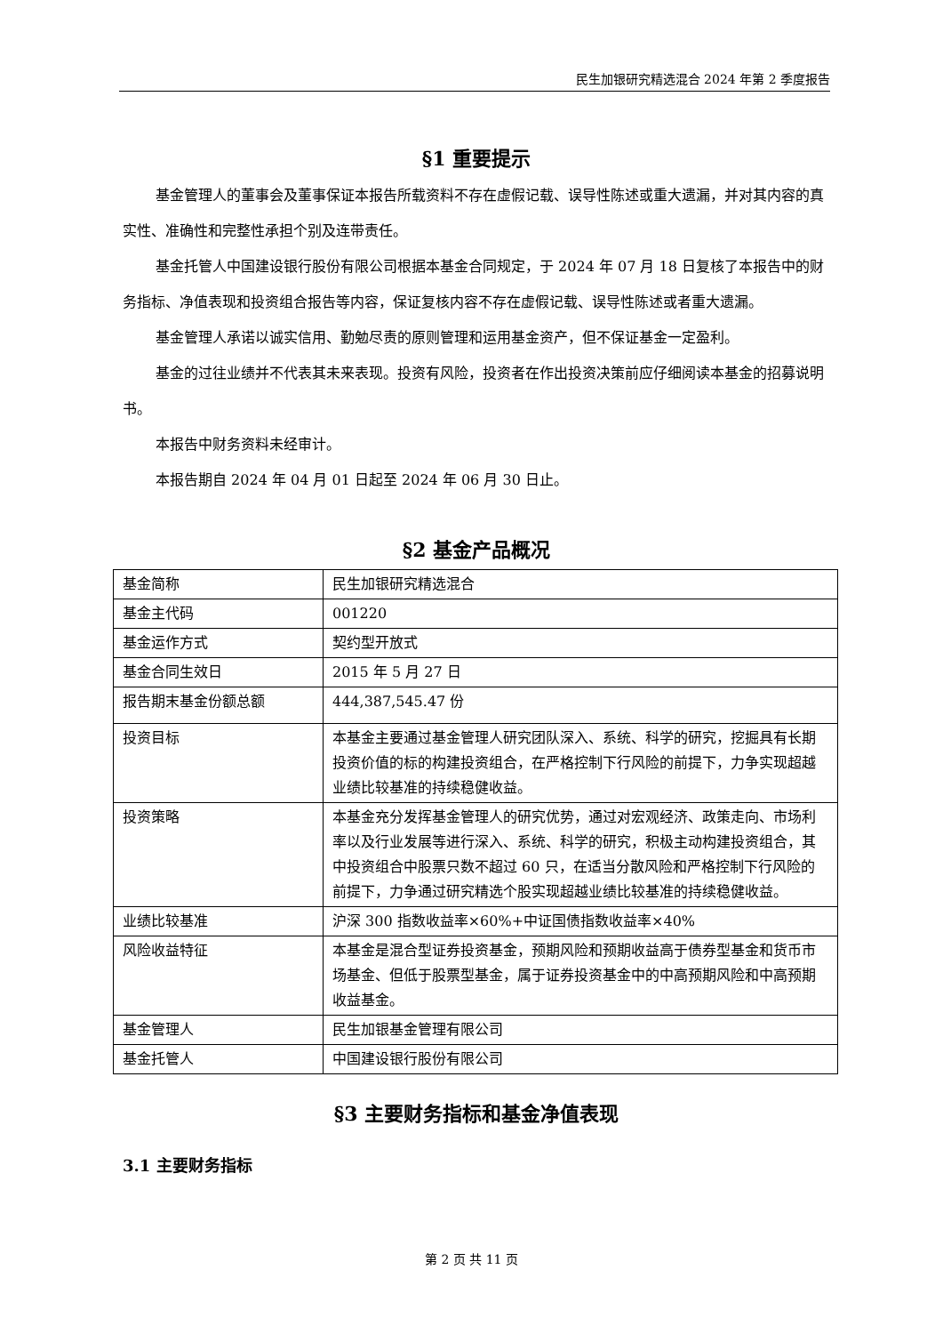民生加银研究精选混合 2024 年第 2 季度报告
§1 重要提示
基金管理人的董事会及董事保证本报告所载资料不存在虚假记载、误导性陈述或重大遗漏，并对其内容的真实性、准确性和完整性承担个别及连带责任。
基金托管人中国建设银行股份有限公司根据本基金合同规定，于 2024 年 07 月 18 日复核了本报告中的财务指标、净值表现和投资组合报告等内容，保证复核内容不存在虚假记载、误导性陈述或者重大遗漏。
基金管理人承诺以诚实信用、勤勉尽责的原则管理和运用基金资产，但不保证基金一定盈利。
基金的过往业绩并不代表其未来表现。投资有风险，投资者在作出投资决策前应仔细阅读本基金的招募说明书。
本报告中财务资料未经审计。
本报告期自 2024 年 04 月 01 日起至 2024 年 06 月 30 日止。
§2 基金产品概况
| 基金简称 | 民生加银研究精选混合 |
| 基金主代码 | 001220 |
| 基金运作方式 | 契约型开放式 |
| 基金合同生效日 | 2015 年 5 月 27 日 |
| 报告期末基金份额总额 | 444,387,545.47 份 |
| 投资目标 | 本基金主要通过基金管理人研究团队深入、系统、科学的研究，挖掘具有长期投资价值的标的构建投资组合，在严格控制下行风险的前提下，力争实现超越业绩比较基准的持续稳健收益。 |
| 投资策略 | 本基金充分发挥基金管理人的研究优势，通过对宏观经济、政策走向、市场利率以及行业发展等进行深入、系统、科学的研究，积极主动构建投资组合，其中投资组合中股票只数不超过 60 只，在适当分散风险和严格控制下行风险的前提下，力争通过研究精选个股实现超越业绩比较基准的持续稳健收益。 |
| 业绩比较基准 | 沪深 300 指数收益率×60%+中证国债指数收益率×40% |
| 风险收益特征 | 本基金是混合型证券投资基金，预期风险和预期收益高于债券型基金和货币市场基金、但低于股票型基金，属于证券投资基金中的中高预期风险和中高预期收益基金。 |
| 基金管理人 | 民生加银基金管理有限公司 |
| 基金托管人 | 中国建设银行股份有限公司 |
§3 主要财务指标和基金净值表现
3.1 主要财务指标
第 2 页 共 11 页